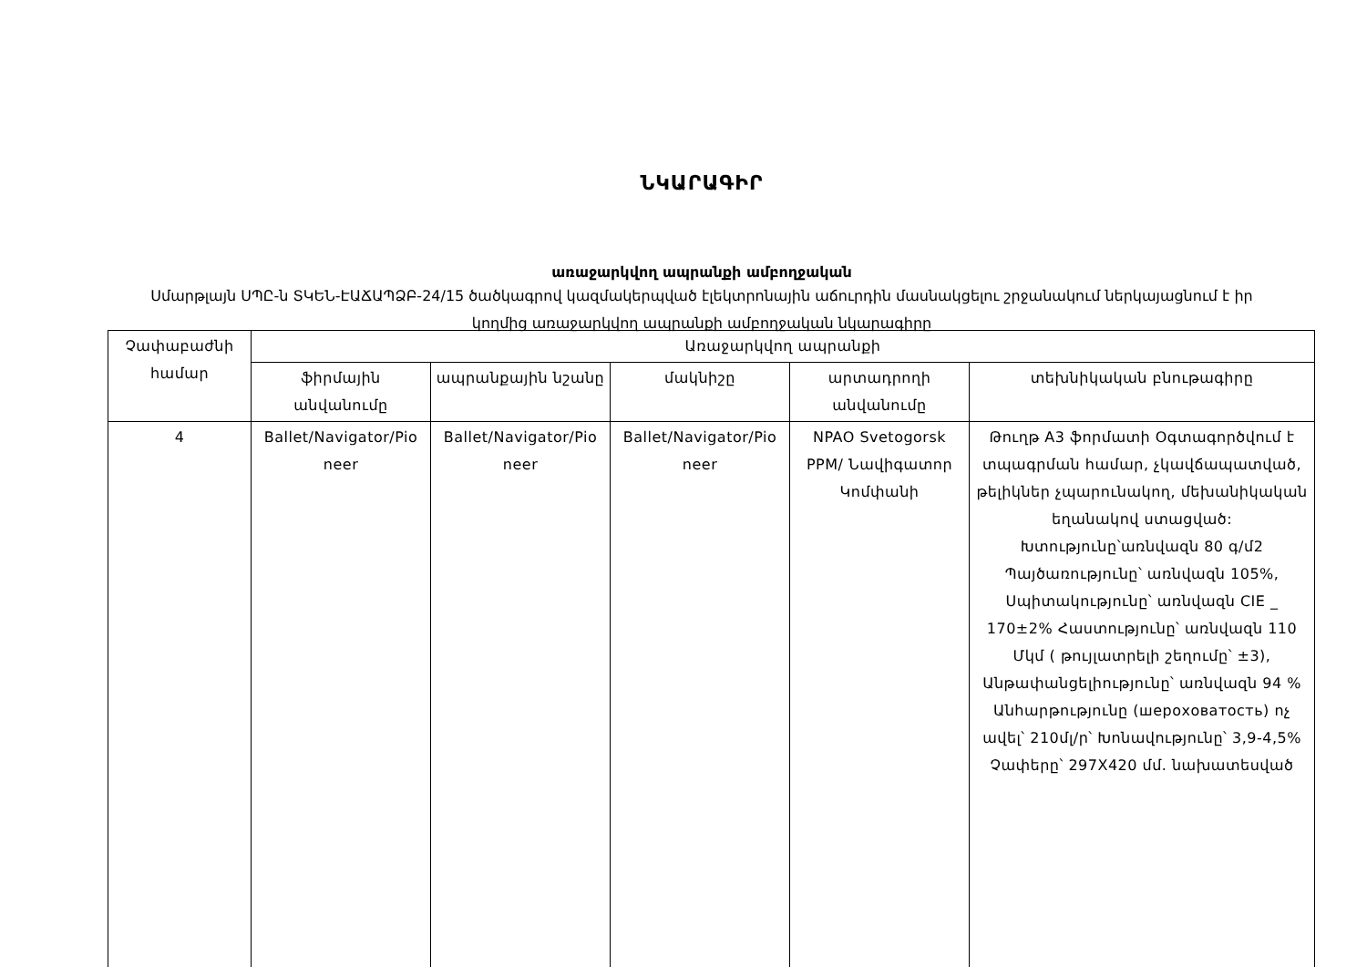ՆԿԱՐԱԳԻՐ
առաջարկվող ապրանքի ամբողջական
Սմարթլայն ՍՊԸ-ն ՏԿԵՆ-ԷԱՃԱՊՁԲ-24/15 ծածկագրով կազմակերպված էլեկտրոնային աճուրդին մասնակցելու շրջանակում ներկայացնում է իր կողմից առաջարկվող ապրանքի ամբողջական նկարագիրը
| Չափաբաժնի համար | Առաջարկվող ապրանքի | | | | |
| --- | --- | --- | --- | --- | --- |
| | ֆիրմային անվանումը | ապրանքային նշանը | մակնիշը | արտադրողի անվանումը | տեխնիկական բնութագիրը |
| 4 | Ballet/Navigator/Pio neer | Ballet/Navigator/Pio neer | Ballet/Navigator/Pio neer | NPAO Svetogorsk PPM/ Նավիգատոր Կոմփանի | Թուղթ A3 ֆորմատի Օգտագործվում է տպագրման համար, չկավճապատված, թելիկներ չպարունակող, մեխանիկական եղանակով ստացված: Խտությունը՝առնվազն 80 գ/մ2 Պայծառությունը՝ առնվազն 105%, Սպիտակությունը՝ առնվազն CIE _ 170±2% Հաստությունը՝ առնվազն 110 Մկմ ( թույլատրելի շեղումը՝ ±3), Անթափանցելիությունը՝ առնվազն 94 % Անհարթությունը (шероховатость) ոչ ավել՝ 210մլ/ր՝ Խոնավությունը՝ 3,9-4,5% Չափերը՝ 297X420 մմ. նախատեսված |